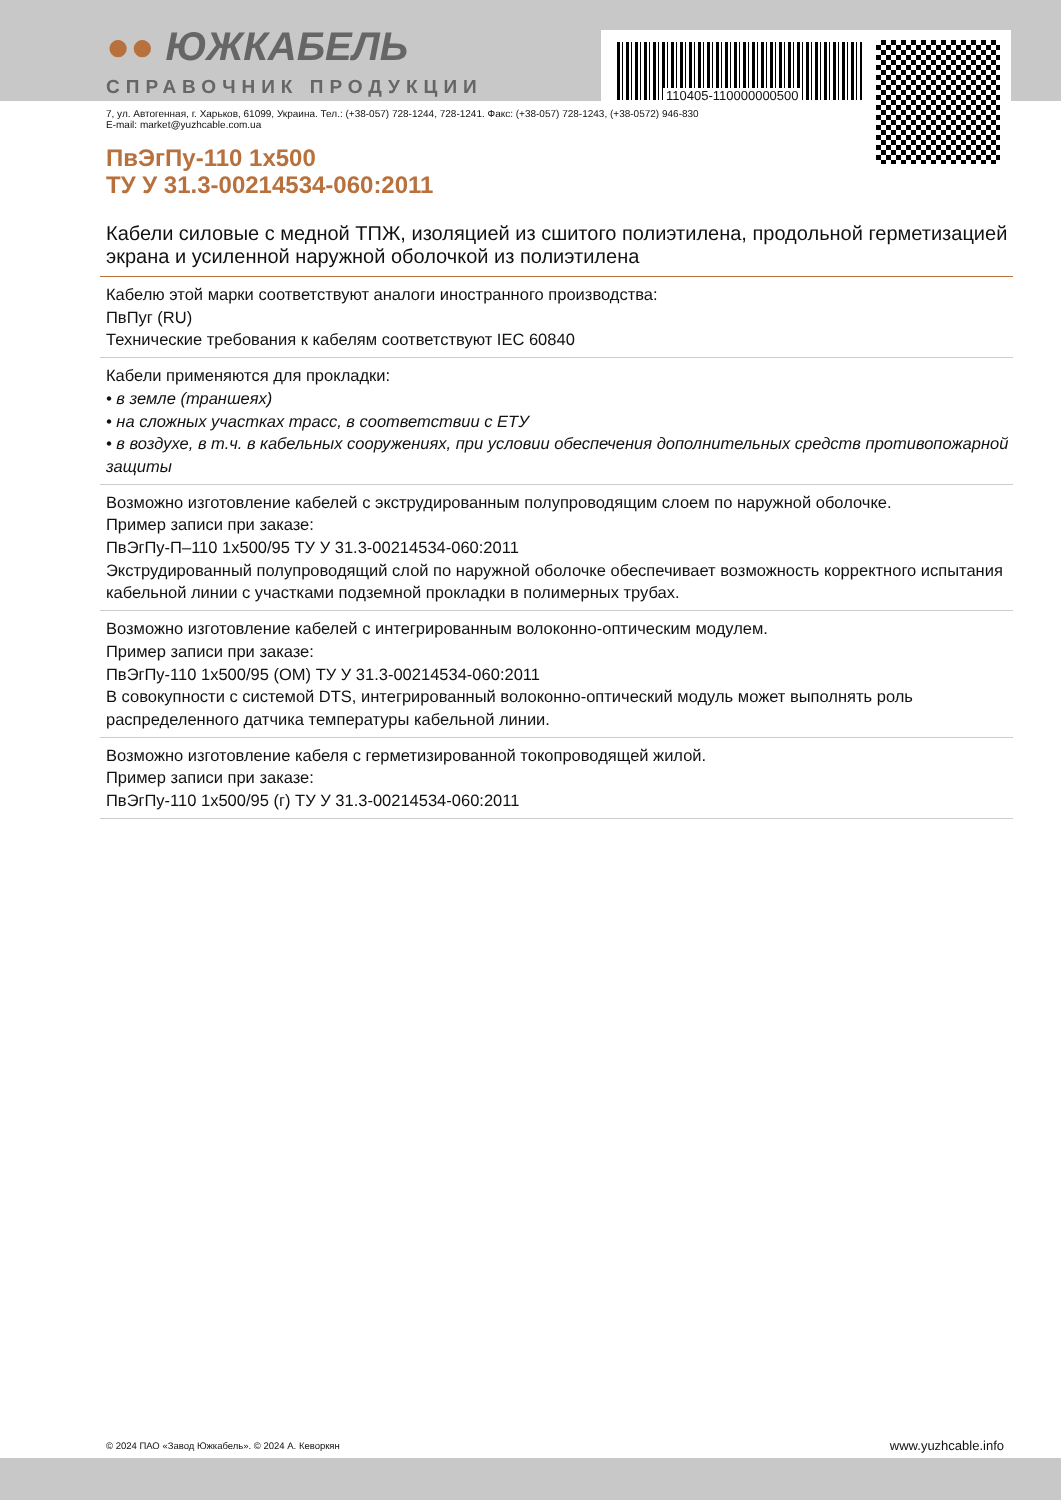110405-110000000500
●● ЮЖКАБЕЛЬ
СПРАВОЧНИК ПРОДУКЦИИ
7, ул. Автогенная, г. Харьков, 61099, Украина. Тел.: (+38-057) 728-1244, 728-1241. Факс: (+38-057) 728-1243, (+38-0572) 946-830
E-mail: market@yuzhcable.com.ua
ПвЭгПу-110 1x500
ТУ У 31.3-00214534-060:2011
Кабели силовые с медной ТПЖ, изоляцией из сшитого полиэтилена, продольной герметизацией экрана и усиленной наружной оболочкой из полиэтилена
Кабелю этой марки соответствуют аналоги иностранного производства:
ПвПуг (RU)
Технические требования к кабелям соответствуют IEC 60840
Кабели применяются для прокладки:
• в земле (траншеях)
• на сложных участках трасс, в соответствии с ЕТУ
• в воздухе, в т.ч. в кабельных сооружениях, при условии обеспечения дополнительных средств противопожарной защиты
Возможно изготовление кабелей с экструдированным полупроводящим слоем по наружной оболочке.
Пример записи при заказе:
ПвЭгПу-П–110 1x500/95 ТУ У 31.3-00214534-060:2011
Экструдированный полупроводящий слой по наружной оболочке обеспечивает возможность корректного испытания кабельной линии с участками подземной прокладки в полимерных трубах.
Возможно изготовление кабелей с интегрированным волоконно-оптическим модулем.
Пример записи при заказе:
ПвЭгПу-110 1x500/95 (ОМ) ТУ У 31.3-00214534-060:2011
В совокупности с системой DTS, интегрированный волоконно-оптический модуль может выполнять роль распределенного датчика температуры кабельной линии.
Возможно изготовление кабеля с герметизированной токопроводящей жилой.
Пример записи при заказе:
ПвЭгПу-110 1x500/95 (г) ТУ У 31.3-00214534-060:2011
© 2024 ПАО «Завод Южкабель». © 2024 А. Кеворкян www.yuzhcable.info